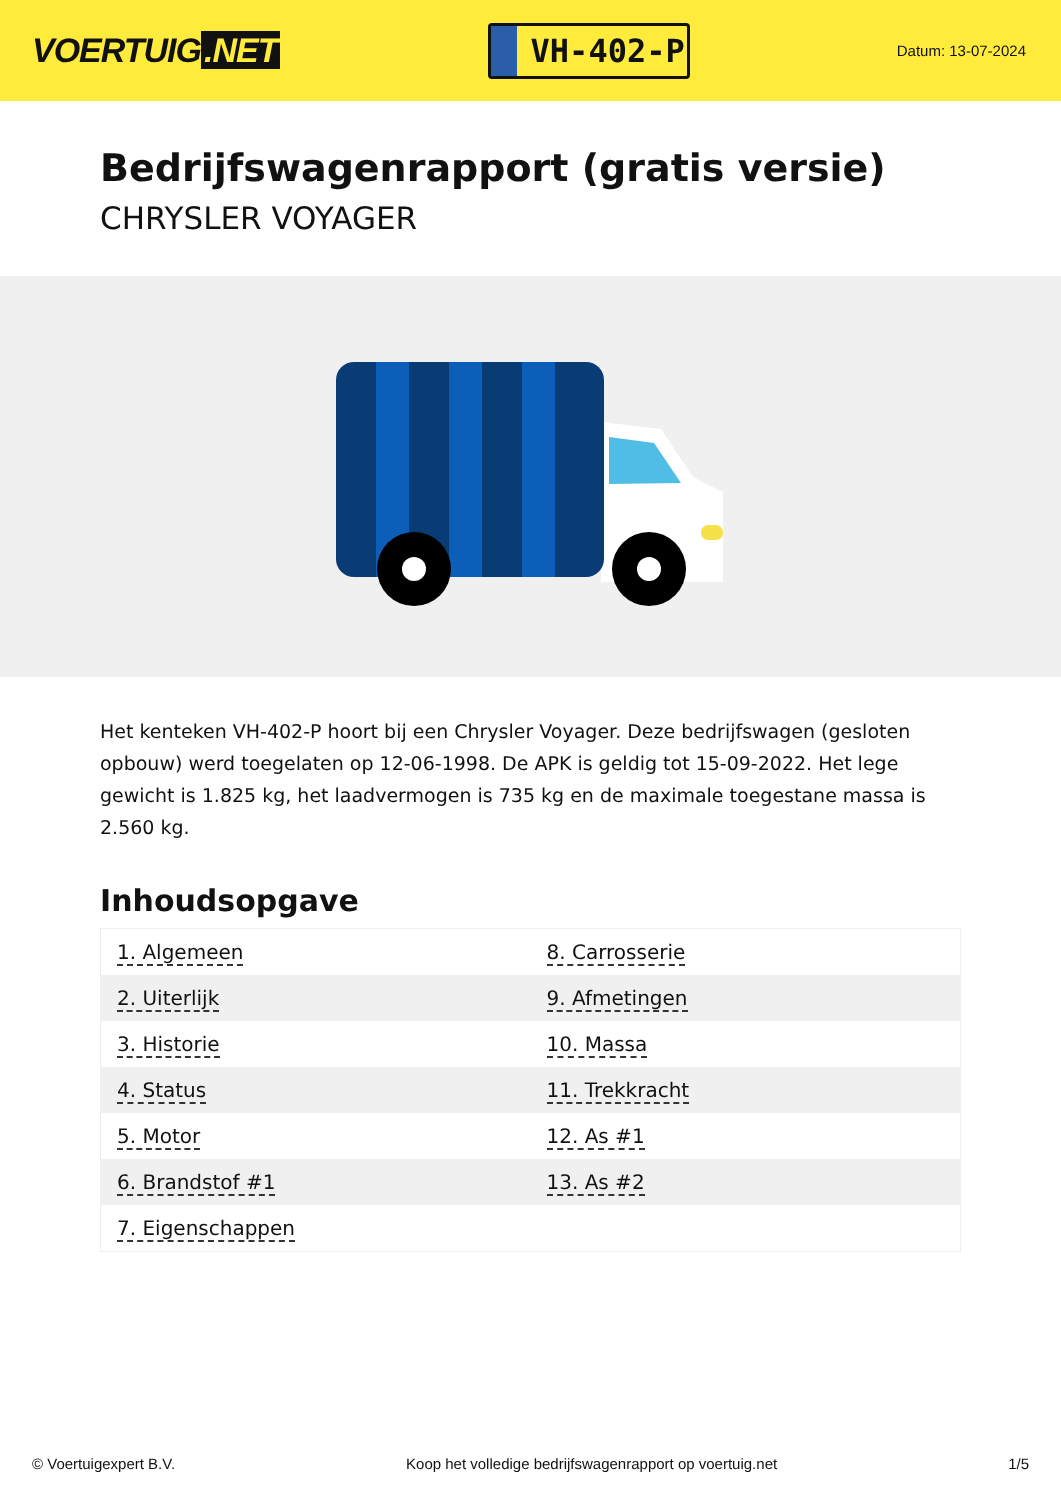VOERTUIG.NET
VH-402-P
Datum: 13-07-2024
Bedrijfswagenrapport (gratis versie)
CHRYSLER VOYAGER
Het kenteken VH-402-P hoort bij een Chrysler Voyager. Deze bedrijfswagen (gesloten opbouw) werd toegelaten op 12-06-1998. De APK is geldig tot 15-09-2022. Het lege gewicht is 1.825 kg, het laadvermogen is 735 kg en de maximale toegestane massa is 2.560 kg.
Inhoudsopgave
| 1. Algemeen | 8. Carrosserie |
| 2. Uiterlijk | 9. Afmetingen |
| 3. Historie | 10. Massa |
| 4. Status | 11. Trekkracht |
| 5. Motor | 12. As #1 |
| 6. Brandstof #1 | 13. As #2 |
| 7. Eigenschappen | |
© Voertuigexpert B.V. Koop het volledige bedrijfswagenrapport op voertuig.net 1/5